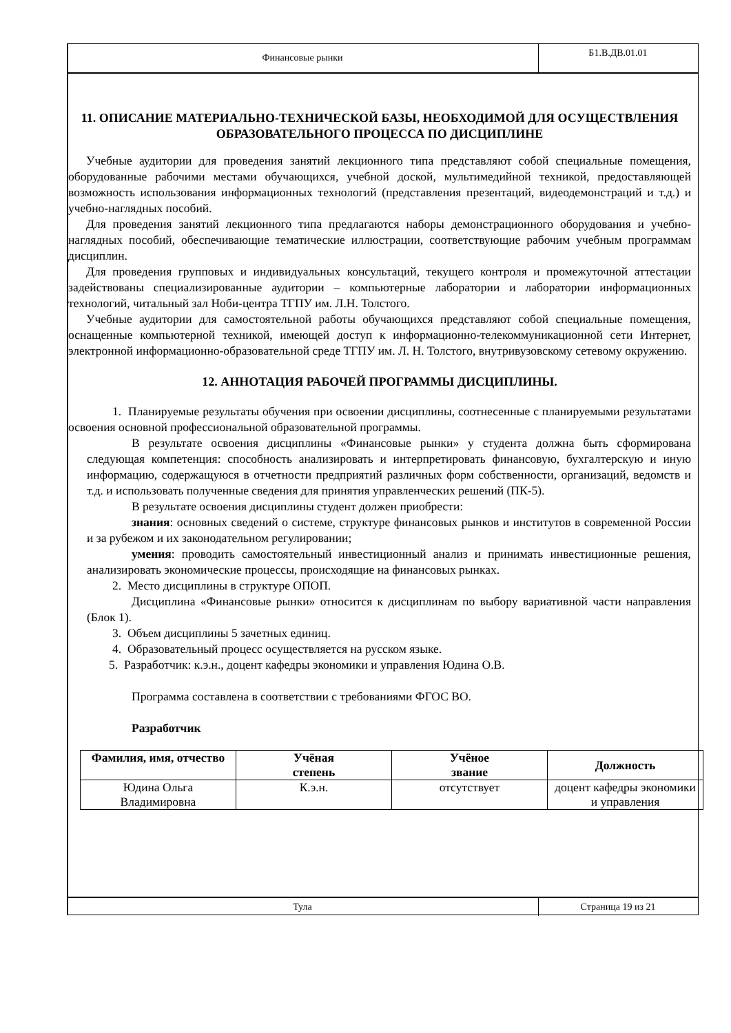Финансовые рынки
Б1.В.ДВ.01.01
11. ОПИСАНИЕ МАТЕРИАЛЬНО-ТЕХНИЧЕСКОЙ БАЗЫ, НЕОБХОДИМОЙ ДЛЯ ОСУЩЕСТВЛЕНИЯ ОБРАЗОВАТЕЛЬНОГО ПРОЦЕССА ПО ДИСЦИПЛИНЕ
Учебные аудитории для проведения занятий лекционного типа представляют собой специальные помещения, оборудованные рабочими местами обучающихся, учебной доской, мультимедийной техникой, предоставляющей возможность использования информационных технологий (представления презентаций, видеодемонстраций и т.д.) и учебно-наглядных пособий.
Для проведения занятий лекционного типа предлагаются наборы демонстрационного оборудования и учебно-наглядных пособий, обеспечивающие тематические иллюстрации, соответствующие рабочим учебным программам дисциплин.
Для проведения групповых и индивидуальных консультаций, текущего контроля и промежуточной аттестации задействованы специализированные аудитории – компьютерные лаборатории и лаборатории информационных технологий, читальный зал Ноби-центра ТГПУ им. Л.Н. Толстого.
Учебные аудитории для самостоятельной работы обучающихся представляют собой специальные помещения, оснащенные компьютерной техникой, имеющей доступ к информационно-телекоммуникационной сети Интернет, электронной информационно-образовательной среде ТГПУ им. Л. Н. Толстого, внутривузовскому сетевому окружению.
12. АННОТАЦИЯ РАБОЧЕЙ ПРОГРАММЫ ДИСЦИПЛИНЫ.
1. Планируемые результаты обучения при освоении дисциплины, соотнесенные с планируемыми результатами освоения основной профессиональной образовательной программы.
В результате освоения дисциплины «Финансовые рынки» у студента должна быть сформирована следующая компетенция: способность анализировать и интерпретировать финансовую, бухгалтерскую и иную информацию, содержащуюся в отчетности предприятий различных форм собственности, организаций, ведомств и т.д. и использовать полученные сведения для принятия управленческих решений (ПК-5).
В результате освоения дисциплины студент должен приобрести:
знания: основных сведений о системе, структуре финансовых рынков и институтов в современной России и за рубежом и их законодательном регулировании;
умения: проводить самостоятельный инвестиционный анализ и принимать инвестиционные решения, анализировать экономические процессы, происходящие на финансовых рынках.
2. Место дисциплины в структуре ОПОП.
Дисциплина «Финансовые рынки» относится к дисциплинам по выбору вариативной части направления (Блок 1).
3. Объем дисциплины 5 зачетных единиц.
4. Образовательный процесс осуществляется на русском языке.
5. Разработчик: к.э.н., доцент кафедры экономики и управления Юдина О.В.
Программа составлена в соответствии с требованиями ФГОС ВО.
Разработчик
| Фамилия, имя, отчество | Учёная степень | Учёное звание | Должность |
| --- | --- | --- | --- |
| Юдина Ольга Владимировна | К.э.н. | отсутствует | доцент кафедры экономики и управления |
Тула Страница 19 из 21